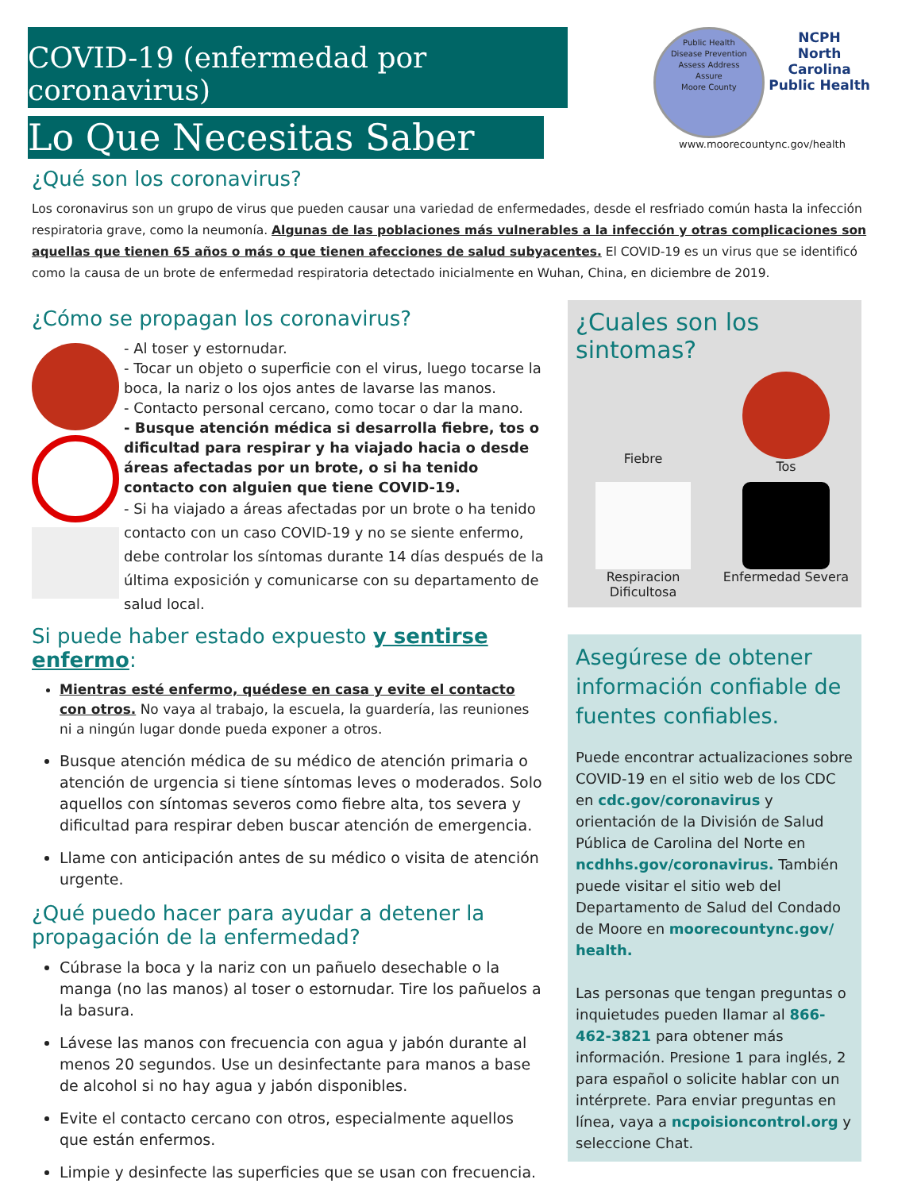COVID-19 (enfermedad por coronavirus)
Lo Que Necesitas Saber
¿Qué son los coronavirus?
Public Health
Disease Prevention
Assess Address
Assure
Moore County NCPH
North Carolina Public Health
www.moorecountync.gov/health
Los coronavirus son un grupo de virus que pueden causar una variedad de enfermedades, desde el resfriado común hasta la infección respiratoria grave, como la neumonía. Algunas de las poblaciones más vulnerables a la infección y otras complicaciones son aquellas que tienen 65 años o más o que tienen afecciones de salud subyacentes. El COVID-19 es un virus que se identificó como la causa de un brote de enfermedad respiratoria detectado inicialmente en Wuhan, China, en diciembre de 2019.
¿Cómo se propagan los coronavirus?
- Al toser y estornudar.
- Tocar un objeto o superficie con el virus, luego tocarse la boca, la nariz o los ojos antes de lavarse las manos.
- Contacto personal cercano, como tocar o dar la mano.
- Busque atención médica si desarrolla fiebre, tos o dificultad para respirar y ha viajado hacia o desde áreas afectadas por un brote, o si ha tenido contacto con alguien que tiene COVID-19.
- Si ha viajado a áreas afectadas por un brote o ha tenido contacto con un caso COVID-19 y no se siente enfermo, debe controlar los síntomas durante 14 días después de la última exposición y comunicarse con su departamento de salud local.
Si puede haber estado expuesto y sentirse enfermo:
Mientras esté enfermo, quédese en casa y evite el contacto con otros. No vaya al trabajo, la escuela, la guardería, las reuniones ni a ningún lugar donde pueda exponer a otros.
Busque atención médica de su médico de atención primaria o atención de urgencia si tiene síntomas leves o moderados. Solo aquellos con síntomas severos como fiebre alta, tos severa y dificultad para respirar deben buscar atención de emergencia.
Llame con anticipación antes de su médico o visita de atención urgente.
¿Qué puedo hacer para ayudar a detener la propagación de la enfermedad?
Cúbrase la boca y la nariz con un pañuelo desechable o la manga (no las manos) al toser o estornudar. Tire los pañuelos a la basura.
Lávese las manos con frecuencia con agua y jabón durante al menos 20 segundos. Use un desinfectante para manos a base de alcohol si no hay agua y jabón disponibles.
Evite el contacto cercano con otros, especialmente aquellos que están enfermos.
Limpie y desinfecte las superficies que se usan con frecuencia.
¿Cuales son los sintomas?
Fiebre
Tos
Respiracion Dificultosa
Enfermedad Severa
Asegúrese de obtener información confiable de fuentes confiables.
Puede encontrar actualizaciones sobre COVID-19 en el sitio web de los CDC en cdc.gov/coronavirus y orientación de la División de Salud Pública de Carolina del Norte en ncdhhs.gov/coronavirus. También puede visitar el sitio web del Departamento de Salud del Condado de Moore en moorecountync.gov/ health.
Las personas que tengan preguntas o inquietudes pueden llamar al 866-462-3821 para obtener más información. Presione 1 para inglés, 2 para español o solicite hablar con un intérprete. Para enviar preguntas en línea, vaya a ncpoisioncontrol.org y seleccione Chat.